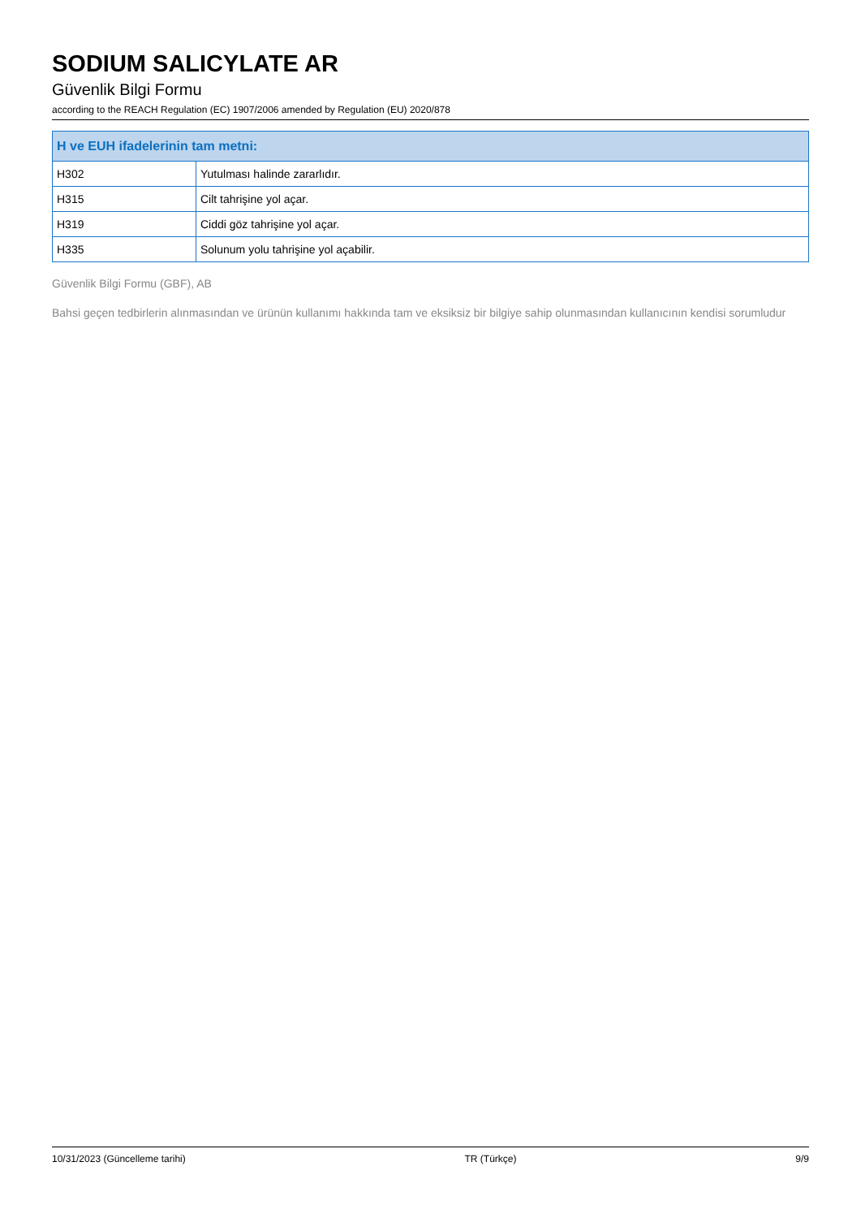SODIUM SALICYLATE AR
Güvenlik Bilgi Formu
according to the REACH Regulation (EC) 1907/2006 amended by Regulation (EU) 2020/878
| H ve EUH ifadelerinin tam metni: | |
| --- | --- |
| H302 | Yutulması halinde zararlıdır. |
| H315 | Cilt tahrişine yol açar. |
| H319 | Ciddi göz tahrişine yol açar. |
| H335 | Solunum yolu tahrişine yol açabilir. |
Güvenlik Bilgi Formu (GBF), AB
Bahsi geçen tedbirlerin alınmasından ve ürünün kullanımı hakkında tam ve eksiksiz bir bilgiye sahip olunmasından kullanıcının kendisi sorumludur
10/31/2023 (Güncelleme tarihi) TR (Türkçe) 9/9